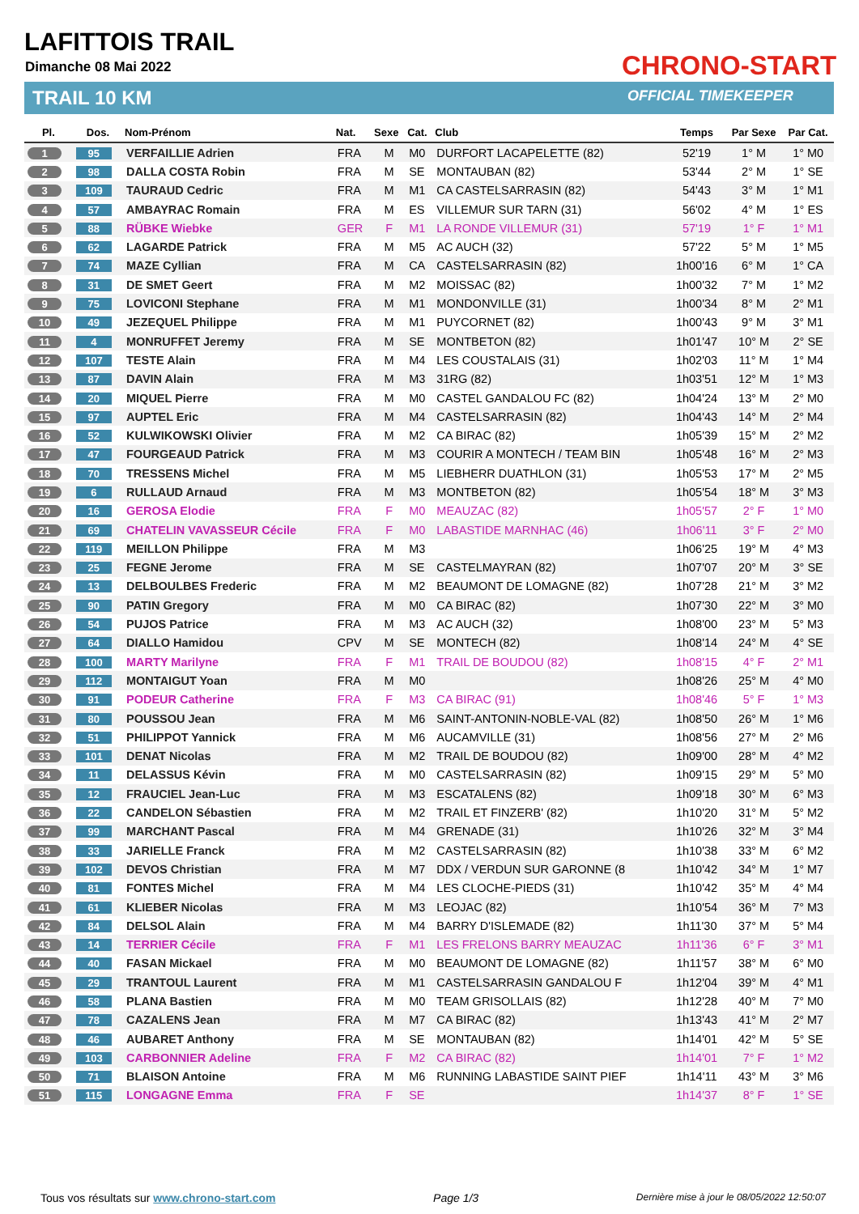LAFITTOIS TRAIL
Dimanche 08 Mai 2022
TRAIL 10 KM
CHRONO-START
OFFICIAL TIMEKEEPER
| Pl. | Dos. | Nom-Prénom | Nat. | Sexe | Cat. | Club | Temps | Par Sexe | Par Cat. |
| --- | --- | --- | --- | --- | --- | --- | --- | --- | --- |
| 1 | 95 | VERFAILLIE Adrien | FRA | M | M0 | DURFORT LACAPELETTE (82) | 52'19 | 1° M | 1° M0 |
| 2 | 98 | DALLA COSTA Robin | FRA | M | SE | MONTAUBAN (82) | 53'44 | 2° M | 1° SE |
| 3 | 109 | TAURAUD Cedric | FRA | M | M1 | CA CASTELSARRASIN (82) | 54'43 | 3° M | 1° M1 |
| 4 | 57 | AMBAYRAC Romain | FRA | M | ES | VILLEMUR SUR TARN (31) | 56'02 | 4° M | 1° ES |
| 5 | 88 | RÜBKE Wiebke | GER | F | M1 | LA RONDE VILLEMUR (31) | 57'19 | 1° F | 1° M1 |
| 6 | 62 | LAGARDE Patrick | FRA | M | M5 | AC AUCH (32) | 57'22 | 5° M | 1° M5 |
| 7 | 74 | MAZE Cyllian | FRA | M | CA | CASTELSARRASIN (82) | 1h00'16 | 6° M | 1° CA |
| 8 | 31 | DE SMET Geert | FRA | M | M2 | MOISSAC (82) | 1h00'32 | 7° M | 1° M2 |
| 9 | 75 | LOVICONI Stephane | FRA | M | M1 | MONDONVILLE (31) | 1h00'34 | 8° M | 2° M1 |
| 10 | 49 | JEZEQUEL Philippe | FRA | M | M1 | PUYCORNET (82) | 1h00'43 | 9° M | 3° M1 |
| 11 | 4 | MONRUFFET Jeremy | FRA | M | SE | MONTBETON (82) | 1h01'47 | 10° M | 2° SE |
| 12 | 107 | TESTE Alain | FRA | M | M4 | LES COUSTALAIS (31) | 1h02'03 | 11° M | 1° M4 |
| 13 | 87 | DAVIN Alain | FRA | M | M3 | 31RG (82) | 1h03'51 | 12° M | 1° M3 |
| 14 | 20 | MIQUEL Pierre | FRA | M | M0 | CASTEL GANDALOU FC (82) | 1h04'24 | 13° M | 2° M0 |
| 15 | 97 | AUPTEL Eric | FRA | M | M4 | CASTELSARRASIN (82) | 1h04'43 | 14° M | 2° M4 |
| 16 | 52 | KULWIKOWSKI Olivier | FRA | M | M2 | CA BIRAC (82) | 1h05'39 | 15° M | 2° M2 |
| 17 | 47 | FOURGEAUD Patrick | FRA | M | M3 | COURIR A MONTECH / TEAM BIN | 1h05'48 | 16° M | 2° M3 |
| 18 | 70 | TRESSENS Michel | FRA | M | M5 | LIEBHERR DUATHLON (31) | 1h05'53 | 17° M | 2° M5 |
| 19 | 6 | RULLAUD Arnaud | FRA | M | M3 | MONTBETON (82) | 1h05'54 | 18° M | 3° M3 |
| 20 | 16 | GEROSA Elodie | FRA | F | M0 | MEAUZAC (82) | 1h05'57 | 2° F | 1° M0 |
| 21 | 69 | CHATELIN VAVASSEUR Cécile | FRA | F | M0 | LABASTIDE MARNHAC (46) | 1h06'11 | 3° F | 2° M0 |
| 22 | 119 | MEILLON Philippe | FRA | M | M3 | | 1h06'25 | 19° M | 4° M3 |
| 23 | 25 | FEGNE Jerome | FRA | M | SE | CASTELMAYRAN (82) | 1h07'07 | 20° M | 3° SE |
| 24 | 13 | DELBOULBES Frederic | FRA | M | M2 | BEAUMONT DE LOMAGNE (82) | 1h07'28 | 21° M | 3° M2 |
| 25 | 90 | PATIN Gregory | FRA | M | M0 | CA BIRAC (82) | 1h07'30 | 22° M | 3° M0 |
| 26 | 54 | PUJOS Patrice | FRA | M | M3 | AC AUCH (32) | 1h08'00 | 23° M | 5° M3 |
| 27 | 64 | DIALLO Hamidou | CPV | M | SE | MONTECH (82) | 1h08'14 | 24° M | 4° SE |
| 28 | 100 | MARTY Marilyne | FRA | F | M1 | TRAIL DE BOUDOU (82) | 1h08'15 | 4° F | 2° M1 |
| 29 | 112 | MONTAIGUT Yoan | FRA | M | M0 | | 1h08'26 | 25° M | 4° M0 |
| 30 | 91 | PODEUR Catherine | FRA | F | M3 | CA BIRAC (91) | 1h08'46 | 5° F | 1° M3 |
| 31 | 80 | POUSSOU Jean | FRA | M | M6 | SAINT-ANTONIN-NOBLE-VAL (82) | 1h08'50 | 26° M | 1° M6 |
| 32 | 51 | PHILIPPOT Yannick | FRA | M | M6 | AUCAMVILLE (31) | 1h08'56 | 27° M | 2° M6 |
| 33 | 101 | DENAT Nicolas | FRA | M | M2 | TRAIL DE BOUDOU (82) | 1h09'00 | 28° M | 4° M2 |
| 34 | 11 | DELASSUS Kévin | FRA | M | M0 | CASTELSARRASIN (82) | 1h09'15 | 29° M | 5° M0 |
| 35 | 12 | FRAUCIEL Jean-Luc | FRA | M | M3 | ESCATALENS (82) | 1h09'18 | 30° M | 6° M3 |
| 36 | 22 | CANDELON Sébastien | FRA | M | M2 | TRAIL ET FINZERB' (82) | 1h10'20 | 31° M | 5° M2 |
| 37 | 99 | MARCHANT Pascal | FRA | M | M4 | GRENADE (31) | 1h10'26 | 32° M | 3° M4 |
| 38 | 33 | JARIELLE Franck | FRA | M | M2 | CASTELSARRASIN (82) | 1h10'38 | 33° M | 6° M2 |
| 39 | 102 | DEVOS Christian | FRA | M | M7 | DDX / VERDUN SUR GARONNE (8 | 1h10'42 | 34° M | 1° M7 |
| 40 | 81 | FONTES Michel | FRA | M | M4 | LES CLOCHE-PIEDS (31) | 1h10'42 | 35° M | 4° M4 |
| 41 | 61 | KLIEBER Nicolas | FRA | M | M3 | LEOJAC (82) | 1h10'54 | 36° M | 7° M3 |
| 42 | 84 | DELSOL Alain | FRA | M | M4 | BARRY D'ISLEMADE (82) | 1h11'30 | 37° M | 5° M4 |
| 43 | 14 | TERRIER Cécile | FRA | F | M1 | LES FRELONS BARRY MEAUZAC | 1h11'36 | 6° F | 3° M1 |
| 44 | 40 | FASAN Mickael | FRA | M | M0 | BEAUMONT DE LOMAGNE (82) | 1h11'57 | 38° M | 6° M0 |
| 45 | 29 | TRANTOUL Laurent | FRA | M | M1 | CASTELSARRASIN GANDALOU F | 1h12'04 | 39° M | 4° M1 |
| 46 | 58 | PLANA Bastien | FRA | M | M0 | TEAM GRISOLLAIS (82) | 1h12'28 | 40° M | 7° M0 |
| 47 | 78 | CAZALENS Jean | FRA | M | M7 | CA BIRAC (82) | 1h13'43 | 41° M | 2° M7 |
| 48 | 46 | AUBARET Anthony | FRA | M | SE | MONTAUBAN (82) | 1h14'01 | 42° M | 5° SE |
| 49 | 103 | CARBONNIER Adeline | FRA | F | M2 | CA BIRAC (82) | 1h14'01 | 7° F | 1° M2 |
| 50 | 71 | BLAISON Antoine | FRA | M | M6 | RUNNING LABASTIDE SAINT PIEF | 1h14'11 | 43° M | 3° M6 |
| 51 | 115 | LONGAGNE Emma | FRA | F | SE | | 1h14'37 | 8° F | 1° SE |
Tous vos résultats sur www.chrono-start.com Page 1/3 Dernière mise à jour le 08/05/2022 12:50:07